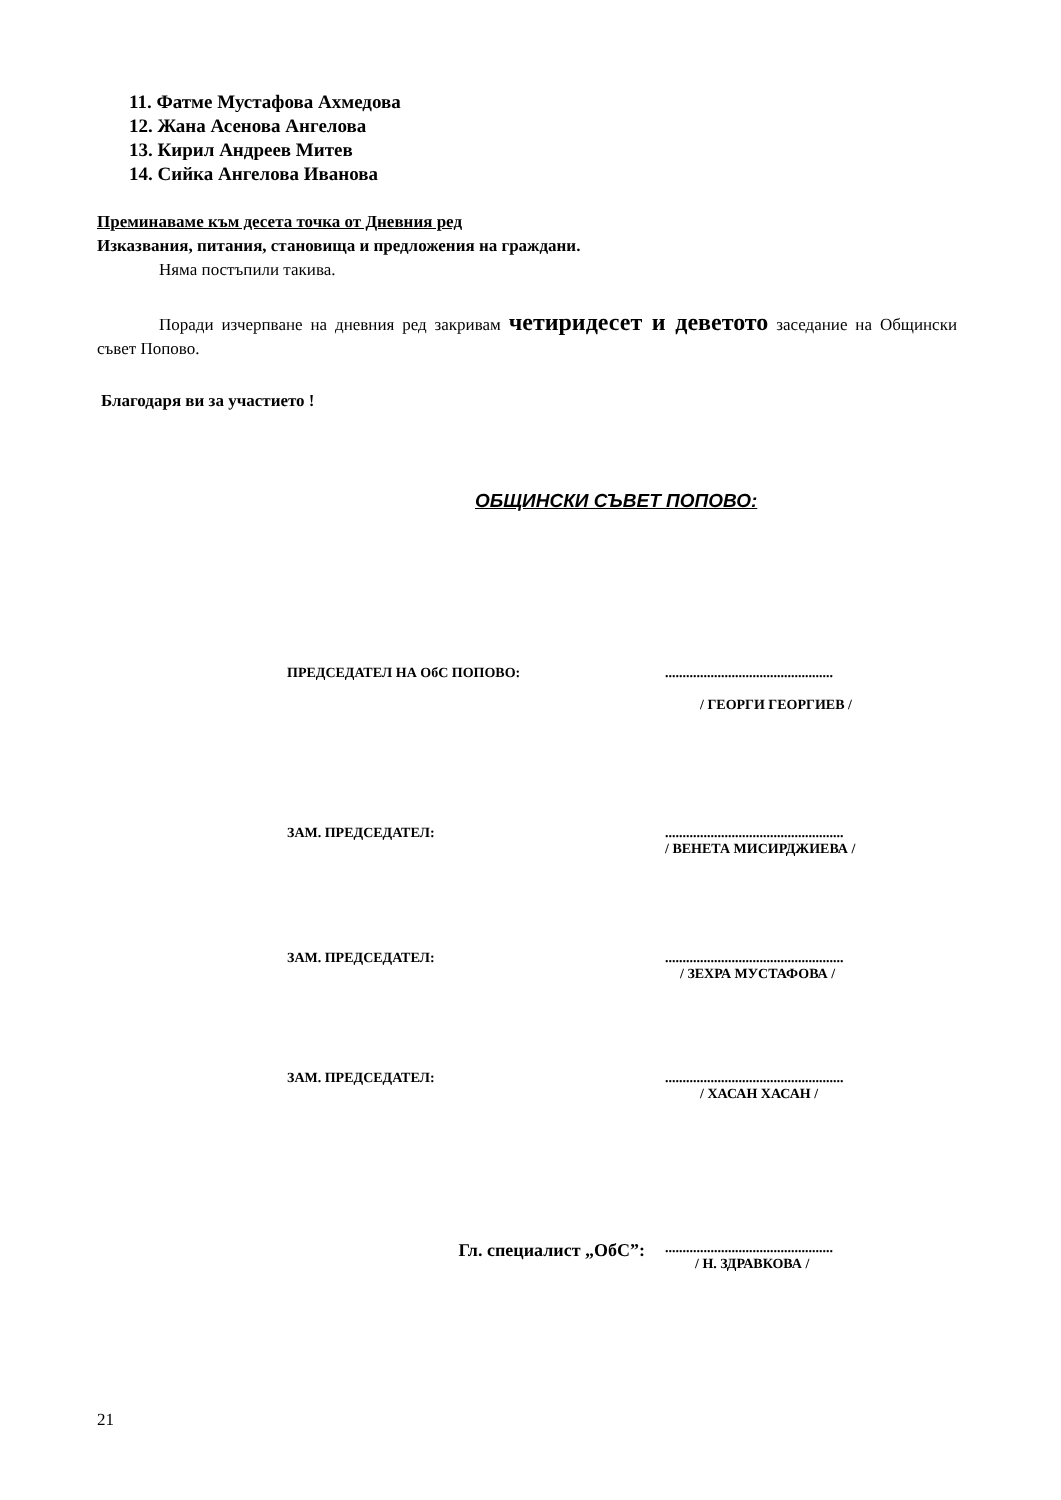11. Фатме Мустафова Ахмедова
12. Жана Асенова Ангелова
13. Кирил Андреев Митев
14. Сийка Ангелова Иванова
Преминаваме към десета точка от Дневния ред
Изказвания, питания, становища и предложения на граждани.
Няма постъпили такива.
Поради изчерпване на дневния ред закривам четиридесет и деветото заседание на Общински съвет Попово.
Благодаря ви за участието !
ОБЩИНСКИ СЪВЕТ ПОПОВО:
ПРЕДСЕДАТЕЛ НА ОбС ПОПОВО: ................................................
/ ГЕОРГИ ГЕОРГИЕВ /
ЗАМ. ПРЕДСЕДАТЕЛ: ...................................................
/ ВЕНЕТА МИСИРДЖИЕВА /
ЗАМ. ПРЕДСЕДАТЕЛ: ...................................................
/ ЗЕХРА МУСТАФОВА /
ЗАМ. ПРЕДСЕДАТЕЛ: ...................................................
/ ХАСАН ХАСАН /
Гл. специалист „ОбС”:
................................................
/ Н. ЗДРАВКОВА /
21